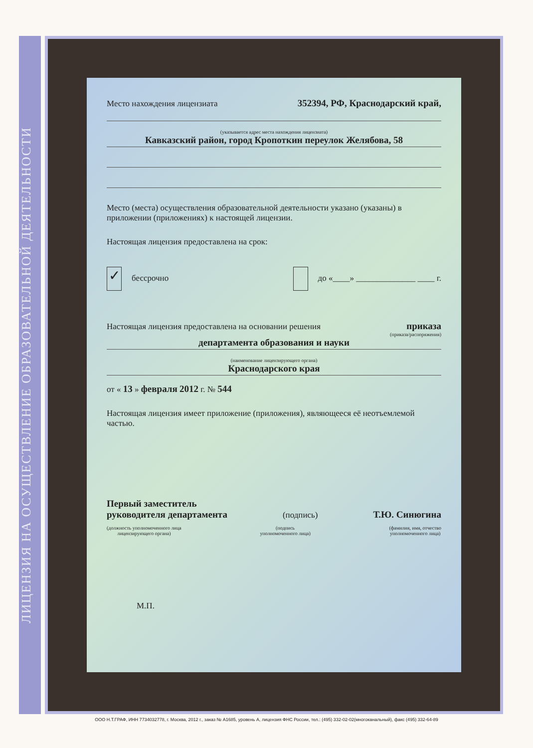ЛИЦЕНЗИЯ НА ОСУЩЕСТВЛЕНИЕ ОБРАЗОВАТЕЛЬНОЙ ДЕЯТЕЛЬНОСТИ
Место нахождения лицензиата 352394, РФ, Краснодарский край,
(указывается адрес места нахождения лицензиата)
Кавказский район, город Кропоткин переулок Желябова, 58
Место (места) осуществления образовательной деятельности указано (указаны) в приложении (приложениях) к настоящей лицензии.
Настоящая лицензия предоставлена на срок:
✓ бессрочно до «____» ______________ ____ г.
Настоящая лицензия предоставлена на основании решения приказа
(приказа/распоряжения)
департамента образования и науки
(наименование лицензирующего органа)
Краснодарского края
от « 13 » февраля 2012 г. № 544
Настоящая лицензия имеет приложение (приложения), являющееся её неотъемлемой частью.
Первый заместитель
руководителя департамента (подпись) Т.Ю. Синюгина
(должность уполномоченного лица
лицензирующего органа) (подпись
уполномоченного лица) (фамилия, имя, отчество
уполномоченного лица)
М.П.
ООО Н.Т.ГРАФ, ИНН 7734032778, г. Москва, 2012 г., заказ № А1685, уровень А, лицензия ФНС России, тел.: (495) 332-02-02(многоканальный), факс (495) 332-64-89